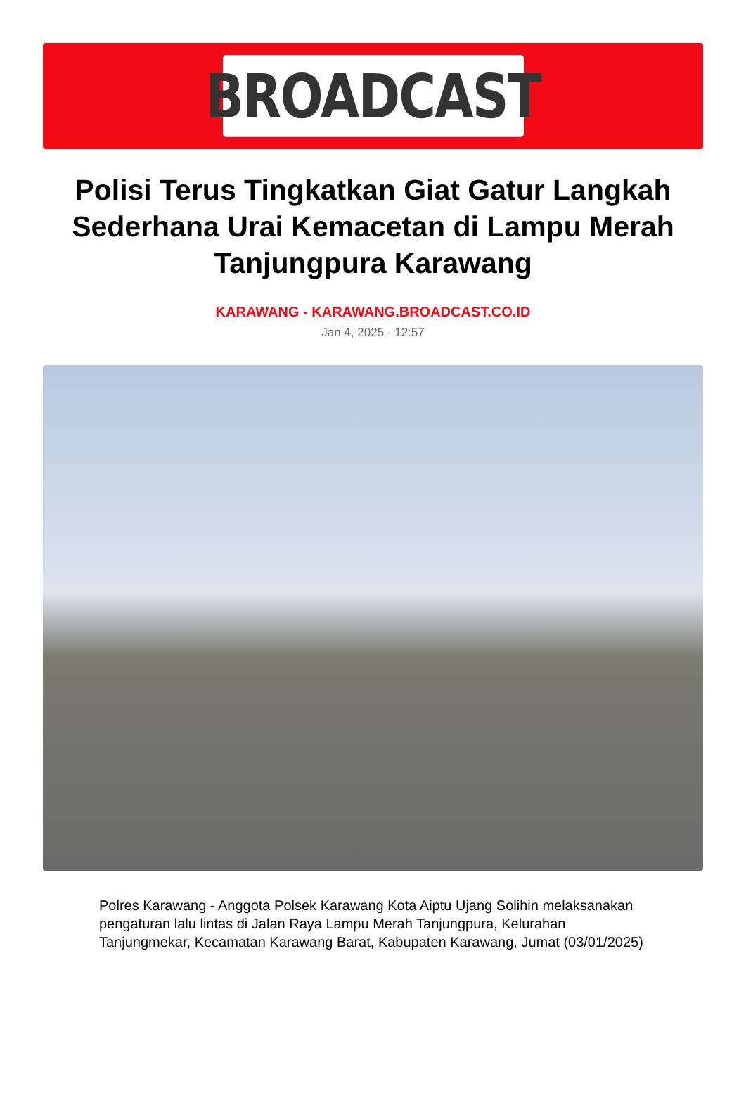BROADCAST
Polisi Terus Tingkatkan Giat Gatur Langkah Sederhana Urai Kemacetan di Lampu Merah Tanjungpura Karawang
KARAWANG - KARAWANG.BROADCAST.CO.ID
Jan 4, 2025 - 12:57
Polres Karawang - Anggota Polsek Karawang Kota Aiptu Ujang Solihin melaksanakan pengaturan lalu lintas di Jalan Raya Lampu Merah Tanjungpura, Kelurahan Tanjungmekar, Kecamatan Karawang Barat, Kabupaten Karawang, Jumat (03/01/2025)